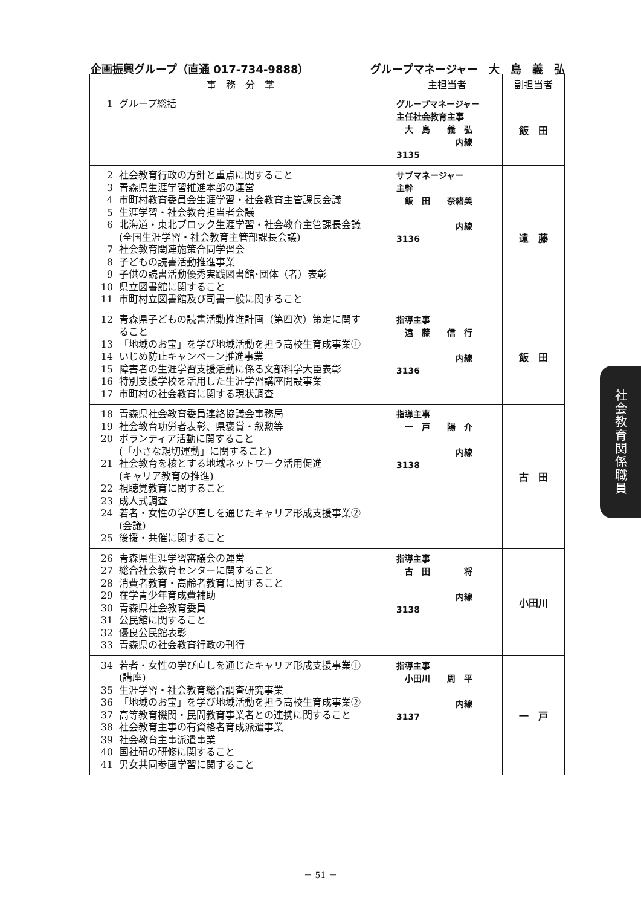企画振興グループ（直通 017-734-9888） グループマネージャー　大　島　義　弘
| 事 務 分 掌 | 主担当者 | 副担当者 |
| --- | --- | --- |
| 1 グループ総括 | グループマネージャー 主任社会教育主事 大 島 義 弘 内線 3135 | 飯 田 |
| 2 社会教育行政の方針と重点に関すること 3 青森県生涯学習推進本部の運営 4 市町村教育委員会生涯学習・社会教育主管課長会議 5 生涯学習・社会教育担当者会議 6 北海道・東北ブロック生涯学習・社会教育主管課長会議 (全国生涯学習・社会教育主管部課長会議) 7 社会教育関連施策合同学習会 8 子どもの読書活動推進事業 9 子供の読書活動優秀実践図書館･団体（者）表彰 10 県立図書館に関すること 11 市町村立図書館及び司書一般に関すること | サブマネージャー 主幹 飯 田 奈緒美 内線 3136 | 遠 藤 |
| 12 青森県子どもの読書活動推進計画（第四次）策定に関す ること 13 「地域のお宝」を学び地域活動を担う高校生育成事業① 14 いじめ防止キャンペーン推進事業 15 障害者の生涯学習支援活動に係る文部科学大臣表彰 16 特別支援学校を活用した生涯学習講座開設事業 17 市町村の社会教育に関する現状調査 | 指導主事 遠 藤 信 行 内線 3136 | 飯 田 |
| 18 青森県社会教育委員連絡協議会事務局 19 社会教育功労者表彰、県褒賞・叙勲等 20 ボランティア活動に関すること (「小さな親切運動」に関すること) 21 社会教育を核とする地域ネットワーク活用促進 (キャリア教育の推進) 22 視聴覚教育に関すること 23 成人式調査 24 若者・女性の学び直しを通じたキャリア形成支援事業② (会議) 25 後援・共催に関すること | 指導主事 一 戸 陽 介 内線 3138 | 古 田 |
| 26 青森県生涯学習審議会の運営 27 総合社会教育センターに関すること 28 消費者教育・高齢者教育に関すること 29 在学青少年育成費補助 30 青森県社会教育委員 31 公民館に関すること 32 優良公民館表彰 33 青森県の社会教育行政の刊行 | 指導主事 古 田 将 内線 3138 | 小田川 |
| 34 若者・女性の学び直しを通じたキャリア形成支援事業① (講座) 35 生涯学習・社会教育総合調査研究事業 36 「地域のお宝」を学び地域活動を担う高校生育成事業② 37 高等教育機関・民間教育事業者との連携に関すること 38 社会教育主事の有資格者育成派遣事業 39 社会教育主事派遣事業 40 国社研の研修に関すること 41 男女共同参画学習に関すること | 指導主事 小田川 周 平 内線 3137 | 一 戸 |
社会教育関係職員
－ 51 －